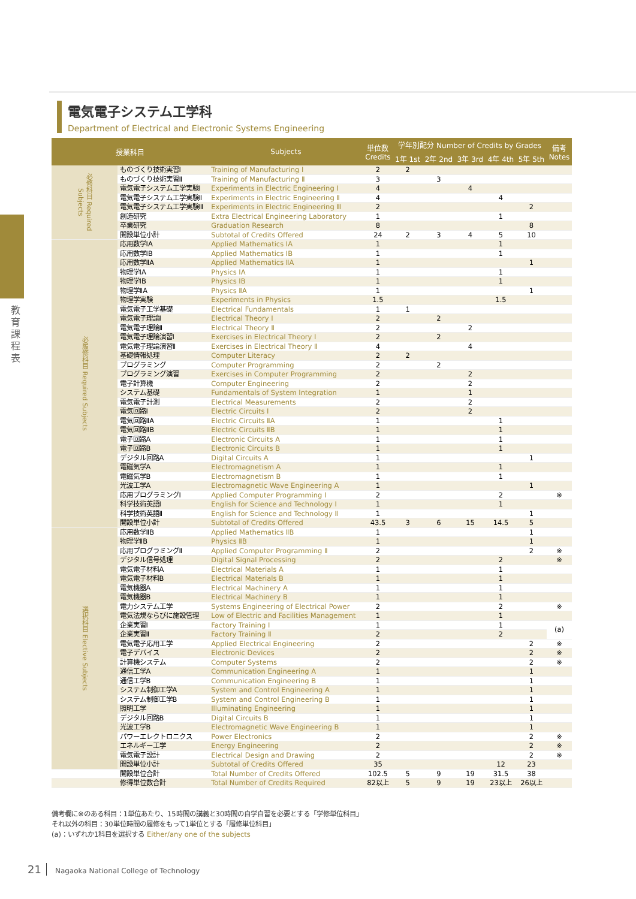教 育 課 程 表
電気電子システム工学科
Department of Electrical and Electronic Systems Engineering
| 授業科目 | | Subjects | 単位数 Credits | 学年別配分 Number of Credits by Grades | | | | | 備考 Notes |
| --- | --- | --- | --- | --- | --- | --- | --- | --- | --- |
| | | | | 1年 1st | 2年 2nd | 3年 3rd | 4年 4th | 5年 5th | |
| 必修科目 Required Subjects | ものづくり技術実習Ⅰ | Training of Manufacturing Ⅰ | 2 | 2 | | | | | |
| | ものづくり技術実習Ⅱ | Training of Manufacturing Ⅱ | 3 | | 3 | | | | |
| | 電気電子システム工学実験Ⅰ | Experiments in Electric Engineering Ⅰ | 4 | | | 4 | | | |
| | 電気電子システム工学実験Ⅱ | Experiments in Electric Engineering Ⅱ | 4 | | | | 4 | | |
| | 電気電子システム工学実験Ⅲ | Experiments in Electric Engineering Ⅲ | 2 | | | | | 2 | |
| | 創造研究 | Extra Electrical Engineering Laboratory | 1 | | | | 1 | | |
| | 卒業研究 | Graduation Research | 8 | | | | | 8 | |
| | 開設単位小計 | Subtotal of Credits Offered | 24 | 2 | 3 | 4 | 5 | 10 | |
| 必履修科目 Required Subjects | 応用数学ⅠA | Applied Mathematics ⅠA | 1 | | | | 1 | | |
| | 応用数学ⅠB | Applied Mathematics ⅠB | 1 | | | | 1 | | |
| | 応用数学ⅡA | Applied Mathematics ⅡA | 1 | | | | | 1 | |
| | 物理学ⅠA | Physics ⅠA | 1 | | | | 1 | | |
| | 物理学ⅠB | Physics ⅠB | 1 | | | | 1 | | |
| | 物理学ⅡA | Physics ⅡA | 1 | | | | | 1 | |
| | 物理学実験 | Experiments in Physics | 1.5 | | | | 1.5 | | |
| | 電気電子工学基礎 | Electrical Fundamentals | 1 | 1 | | | | | |
| | 電気電子理論Ⅰ | Electrical Theory Ⅰ | 2 | | 2 | | | | |
| | 電気電子理論Ⅱ | Electrical Theory Ⅱ | 2 | | | 2 | | | |
| | 電気電子理論演習Ⅰ | Exercises in Electrical Theory Ⅰ | 2 | | 2 | | | | |
| | 電気電子理論演習Ⅱ | Exercises in Electrical Theory Ⅱ | 4 | | | 4 | | | |
| | 基礎情報処理 | Computer Literacy | 2 | 2 | | | | | |
| | プログラミング | Computer Programming | 2 | | 2 | | | | |
| | プログラミング演習 | Exercises in Computer Programming | 2 | | | 2 | | | |
| | 電子計算機 | Computer Engineering | 2 | | | 2 | | | |
| | システム基礎 | Fundamentals of System Integration | 1 | | | 1 | | | |
| | 電気電子計測 | Electrical Measurements | 2 | | | 2 | | | |
| | 電気回路Ⅰ | Electric Circuits Ⅰ | 2 | | | 2 | | | |
| | 電気回路ⅡA | Electric Circuits ⅡA | 1 | | | | 1 | | |
| | 電気回路ⅡB | Electric Circuits ⅡB | 1 | | | | 1 | | |
| | 電子回路A | Electronic Circuits A | 1 | | | | 1 | | |
| | 電子回路B | Electronic Circuits B | 1 | | | | 1 | | |
| | デジタル回路A | Digital Circuits A | 1 | | | | | 1 | |
| | 電磁気学A | Electromagnetism A | 1 | | | | 1 | | |
| | 電磁気学B | Electromagnetism B | 1 | | | | 1 | | |
| | 光波工学A | Electromagnetic Wave Engineering A | 1 | | | | | 1 | |
| | 応用プログラミングⅠ | Applied Computer Programming Ⅰ | 2 | | | | 2 | | ※ |
| | 科学技術英語Ⅰ | English for Science and Technology Ⅰ | 1 | | | | 1 | | |
| | 科学技術英語Ⅱ | English for Science and Technology Ⅱ | 1 | | | | | 1 | |
| | 開設単位小計 | Subtotal of Credits Offered | 43.5 | 3 | 6 | 15 | 14.5 | 5 | |
| 選択科目 Elective Subjects | 応用数学ⅡB | Applied Mathematics ⅡB | 1 | | | | | 1 | |
| | 物理学ⅡB | Physics ⅡB | 1 | | | | | 1 | |
| | 応用プログラミングⅡ | Applied Computer Programming Ⅱ | 2 | | | | | 2 | ※ |
| | デジタル信号処理 | Digital Signal Processing | 2 | | | | 2 | | ※ |
| | 電気電子材料A | Electrical Materials A | 1 | | | | 1 | | |
| | 電気電子材料B | Electrical Materials B | 1 | | | | 1 | | |
| | 電気機器A | Electrical Machinery A | 1 | | | | 1 | | |
| | 電気機器B | Electrical Machinery B | 1 | | | | 1 | | |
| | 電力システム工学 | Systems Engineering of Electrical Power | 2 | | | | 2 | | ※ |
| | 電気法規ならびに施設管理 | Low of Electric and Facilities Management | 1 | | | | 1 | | |
| | 企業実習Ⅰ | Factory Training Ⅰ | 1 | | | | 1 | | (a) |
| | 企業実習Ⅱ | Factory Training Ⅱ | 2 | | | | 2 | | |
| | 電気電子応用工学 | Applied Electrical Engineering | 2 | | | | | 2 | ※ |
| | 電子デバイス | Electronic Devices | 2 | | | | | 2 | ※ |
| | 計算機システム | Computer Systems | 2 | | | | | 2 | ※ |
| | 通信工学A | Communication Engineering A | 1 | | | | | 1 | |
| | 通信工学B | Communication Engineering B | 1 | | | | | 1 | |
| | システム制御工学A | System and Control Engineering A | 1 | | | | | 1 | |
| | システム制御工学B | System and Control Engineering B | 1 | | | | | 1 | |
| | 照明工学 | Illuminating Engineering | 1 | | | | | 1 | |
| | デジタル回路B | Digital Circuits B | 1 | | | | | 1 | |
| | 光波工学B | Electromagnetic Wave Engineering B | 1 | | | | | 1 | |
| | パワーエレクトロニクス | Power Electronics | 2 | | | | | 2 | ※ |
| | エネルギー工学 | Energy Engineering | 2 | | | | | 2 | ※ |
| | 電気電子設計 | Electrical Design and Drawing | 2 | | | | | 2 | ※ |
| | 開設単位小計 | Subtotal of Credits Offered | 35 | | | | 12 | 23 | |
| | 開設単位合計 | Total Number of Credits Offered | 102.5 | 5 | 9 | 19 | 31.5 | 38 | |
| | 修得単位数合計 | Total Number of Credits Required | 82以上 | 5 | 9 | 19 | 23以上 | 26以上 | |
備考欄に※のある科目：1単位あたり、15時間の講義と30時間の自学自習を必要とする「学修単位科目」
それ以外の科目：30単位時間の履修をもって1単位とする「履修単位科目」
(a)：いずれか1科目を選択する Either/any one of the subjects
21 Nagaoka National College of Technology